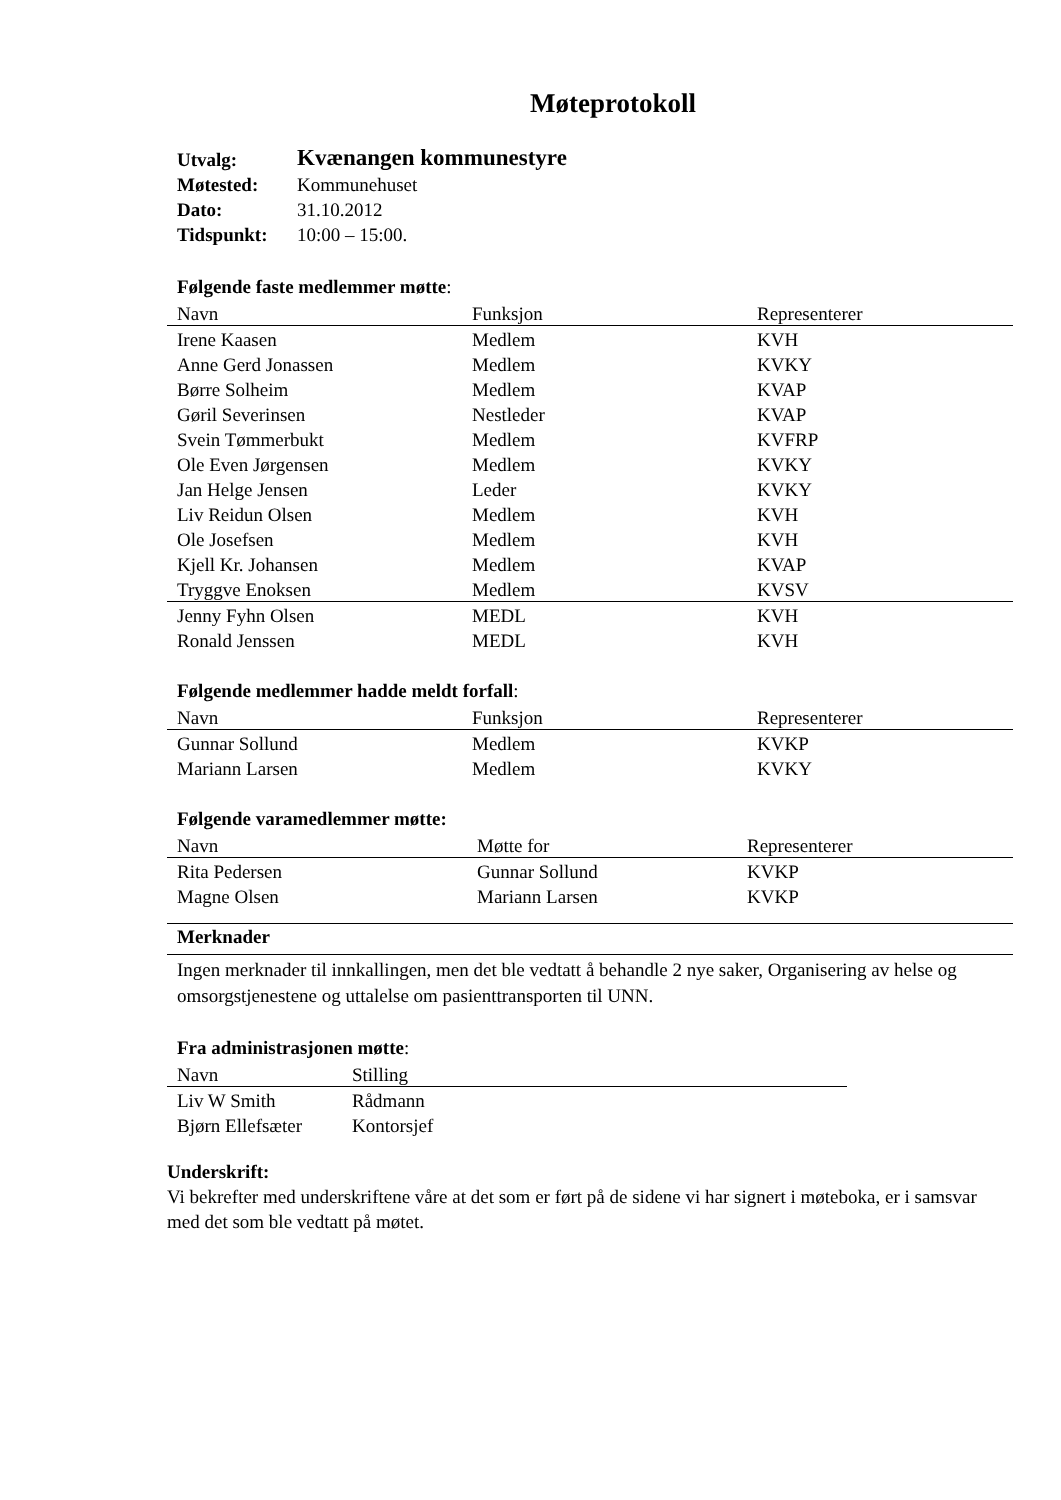Møteprotokoll
| Utvalg: | Kvænangen kommunestyre |
| Møtested: | Kommunehuset |
| Dato: | 31.10.2012 |
| Tidspunkt: | 10:00 – 15:00. |
Følgende faste medlemmer møtte:
| Navn | Funksjon | Representerer |
| --- | --- | --- |
| Irene Kaasen | Medlem | KVH |
| Anne Gerd Jonassen | Medlem | KVKY |
| Børre Solheim | Medlem | KVAP |
| Gøril Severinsen | Nestleder | KVAP |
| Svein Tømmerbukt | Medlem | KVFRP |
| Ole Even Jørgensen | Medlem | KVKY |
| Jan Helge Jensen | Leder | KVKY |
| Liv Reidun Olsen | Medlem | KVH |
| Ole Josefsen | Medlem | KVH |
| Kjell Kr. Johansen | Medlem | KVAP |
| Tryggve Enoksen | Medlem | KVSV |
| Jenny Fyhn Olsen | MEDL | KVH |
| Ronald Jenssen | MEDL | KVH |
Følgende medlemmer hadde meldt forfall:
| Navn | Funksjon | Representerer |
| --- | --- | --- |
| Gunnar Sollund | Medlem | KVKP |
| Mariann Larsen | Medlem | KVKY |
Følgende varamedlemmer møtte:
| Navn | Møtte for | Representerer |
| --- | --- | --- |
| Rita Pedersen | Gunnar Sollund | KVKP |
| Magne Olsen | Mariann Larsen | KVKP |
Merknader
Ingen merknader til innkallingen, men det ble vedtatt å behandle 2 nye saker, Organisering av helse og omsorgstjenestene og uttalelse om pasienttransporten til UNN.
Fra administrasjonen møtte:
| Navn | Stilling |
| --- | --- |
| Liv W Smith | Rådmann |
| Bjørn Ellefsæter | Kontorsjef |
Underskrift:
Vi bekrefter med underskriftene våre at det som er ført på de sidene vi har signert i møteboka, er i samsvar med det som ble vedtatt på møtet.